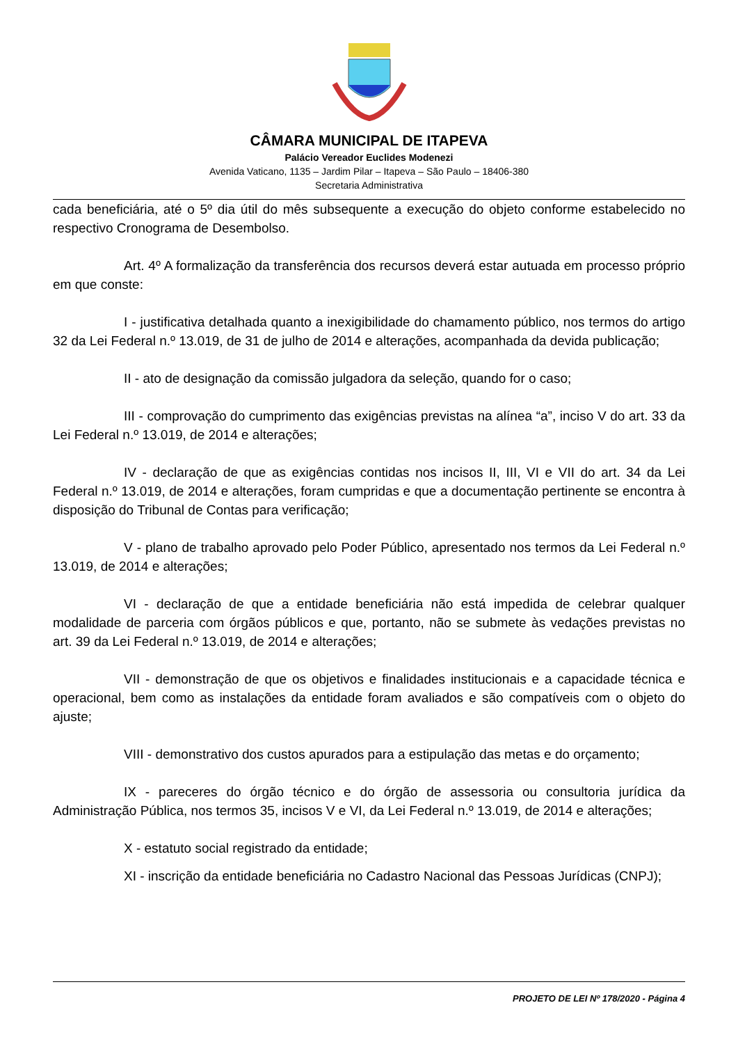CÂMARA MUNICIPAL DE ITAPEVA
Palácio Vereador Euclides Modenezi
Avenida Vaticano, 1135 – Jardim Pilar – Itapeva – São Paulo – 18406-380
Secretaria Administrativa
cada beneficiária, até o 5º dia útil do mês subsequente a execução do objeto conforme estabelecido no respectivo Cronograma de Desembolso.
Art. 4º A formalização da transferência dos recursos deverá estar autuada em processo próprio em que conste:
I - justificativa detalhada quanto a inexigibilidade do chamamento público, nos termos do artigo 32 da Lei Federal n.º 13.019, de 31 de julho de 2014 e alterações, acompanhada da devida publicação;
II - ato de designação da comissão julgadora da seleção, quando for o caso;
III - comprovação do cumprimento das exigências previstas na alínea “a”, inciso V do art. 33 da Lei Federal n.º 13.019, de 2014 e alterações;
IV - declaração de que as exigências contidas nos incisos II, III, VI e VII do art. 34 da Lei Federal n.º 13.019, de 2014 e alterações, foram cumpridas e que a documentação pertinente se encontra à disposição do Tribunal de Contas para verificação;
V - plano de trabalho aprovado pelo Poder Público, apresentado nos termos da Lei Federal n.º 13.019, de 2014 e alterações;
VI - declaração de que a entidade beneficiária não está impedida de celebrar qualquer modalidade de parceria com órgãos públicos e que, portanto, não se submete às vedações previstas no art. 39 da Lei Federal n.º 13.019, de 2014 e alterações;
VII - demonstração de que os objetivos e finalidades institucionais e a capacidade técnica e operacional, bem como as instalações da entidade foram avaliados e são compatíveis com o objeto do ajuste;
VIII - demonstrativo dos custos apurados para a estipulação das metas e do orçamento;
IX - pareceres do órgão técnico e do órgão de assessoria ou consultoria jurídica da Administração Pública, nos termos 35, incisos V e VI, da Lei Federal n.º 13.019, de 2014 e alterações;
X - estatuto social registrado da entidade;
XI - inscrição da entidade beneficiária no Cadastro Nacional das Pessoas Jurídicas (CNPJ);
PROJETO DE LEI Nº 178/2020 - Página 4